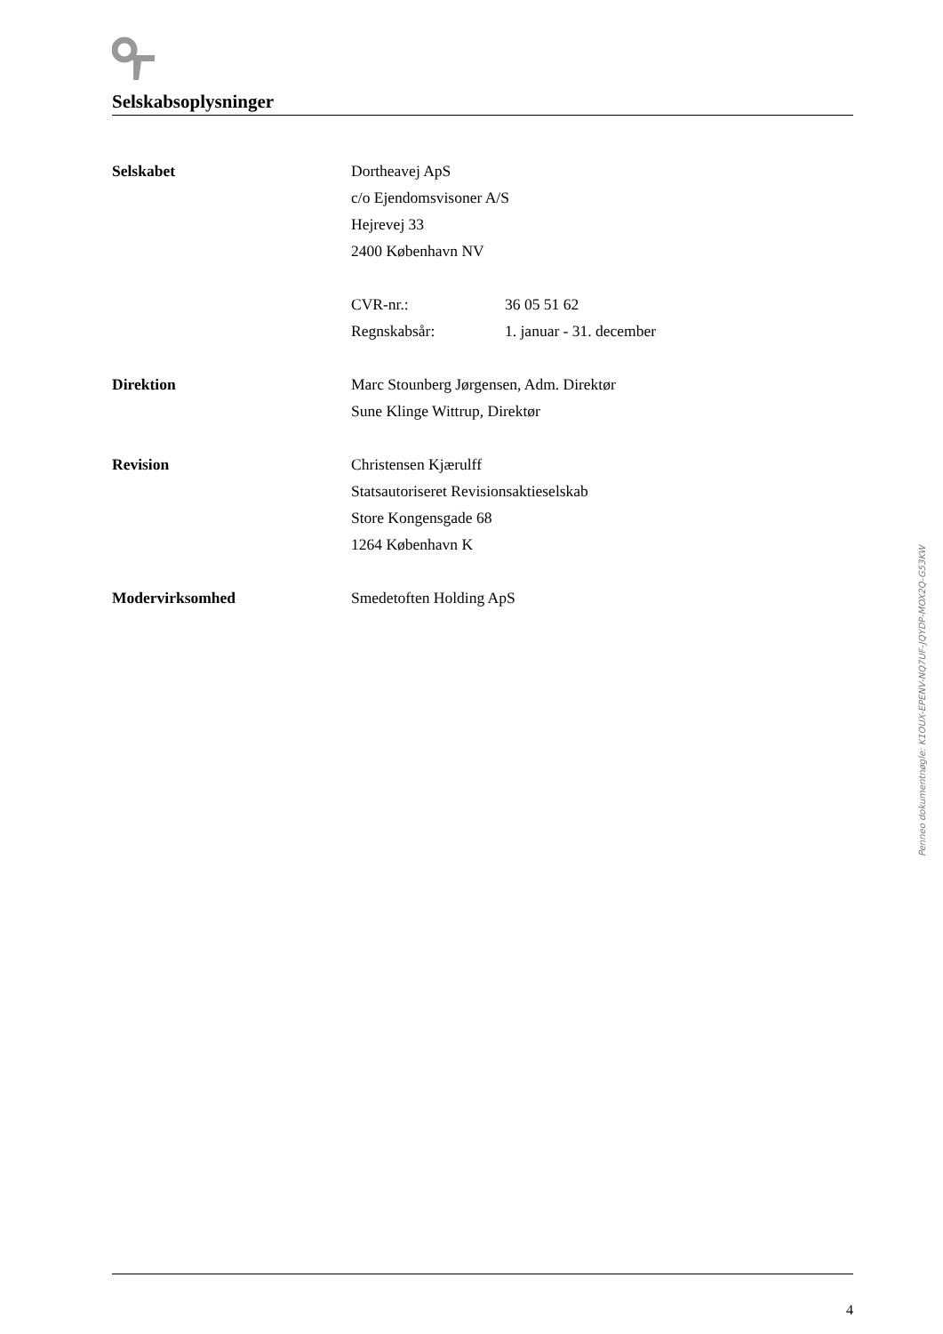Selskabsoplysninger
| Selskabet | Dortheavej ApS | |
| | c/o Ejendomsvisoner A/S | |
| | Hejrevej 33 | |
| | 2400 København NV | |
| | CVR-nr.: | 36 05 51 62 |
| | Regnskabsår: | 1. januar - 31. december |
| Direktion | Marc Stounberg Jørgensen, Adm. Direktør | |
| | Sune Klinge Wittrup, Direktør | |
| Revision | Christensen Kjærulff | |
| | Statsautoriseret Revisionsaktieselskab | |
| | Store Kongensgade 68 | |
| | 1264 København K | |
| Modervirksomhed | Smedetoften Holding ApS | |
4
Penneo dokumentnøgle: K1OUX-EPENV-NQ7UF-JQYDP-MOX2Q-G53KW